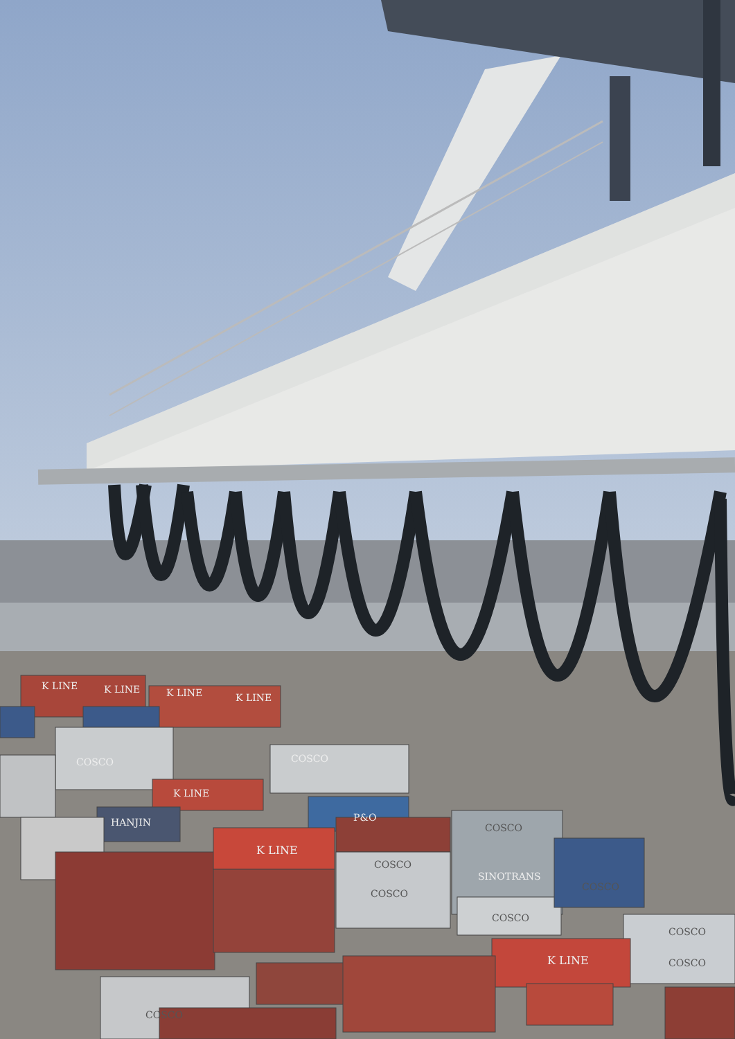K LINE
K LINE
K LINE
K LINE
COSCO
COSCO
K LINE
HANJIN
P&O
K LINE
COSCO
COSCO
COSCO
SINOTRANS
COSCO
COSCO
COSCO
COSCO
K LINE
COSCO